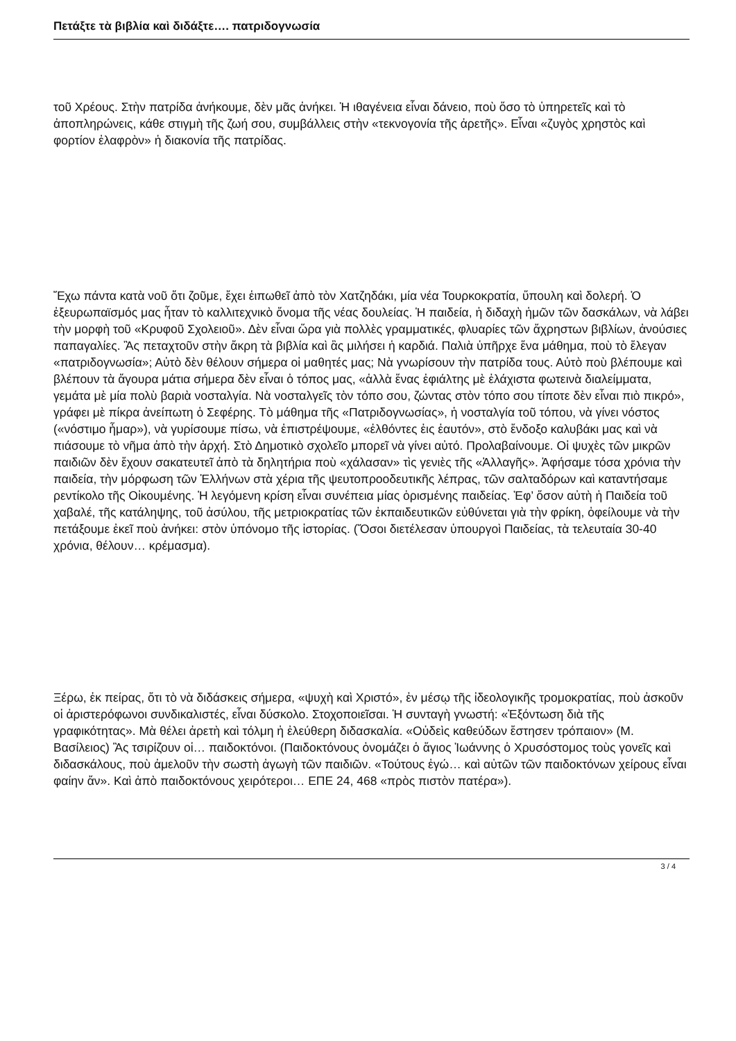Πετάξτε τὰ βιβλία καὶ διδάξτε…. πατριδογνωσία
τοῦ Χρέους. Στὴν πατρίδα ἀνήκουμε, δὲν μᾶς ἀνήκει. Ἡ ιθαγένεια εἶναι δάνειο, ποὺ ὅσο τὸ ὑπηρετεῖς καὶ τὸ ἀποπληρώνεις, κάθε στιγμὴ τῆς ζωή σου, συμβάλλεις στὴν «τεκνογονία τῆς ἀρετῆς». Εἶναι «ζυγὸς χρηστὸς καὶ φορτίον ἐλαφρὸν» ἡ διακονία τῆς πατρίδας.
Ἔχω πάντα κατὰ νοῦ ὅτι ζοῦμε, ἔχει ἑιπωθεῖ ἀπὸ τὸν Χατζηδάκι, μία νέα Τουρκοκρατία, ὕπουλη καὶ δολερή. Ὁ ἐξευρωπαϊσμός μας ἦταν τὸ καλλιτεχνικὸ ὄνομα τῆς νέας δουλείας. Ἡ παιδεία, ἡ διδαχὴ ἡμῶν τῶν δασκάλων, νὰ λάβει τὴν μορφὴ τοῦ «Κρυφοῦ Σχολειοῦ». Δὲν εἶναι ὥρα γιὰ πολλὲς γραμματικές, φλυαρίες τῶν ἄχρηστων βιβλίων, ἀνούσιες παπαγαλίες. Ἂς πεταχτοῦν στὴν ἄκρη τὰ βιβλία καὶ ἂς μιλήσει ἡ καρδιά. Παλιὰ ὑπῆρχε ἕνα μάθημα, ποὺ τὸ ἔλεγαν «πατριδογνωσία»; Αὐτὸ δὲν θέλουν σήμερα οἱ μαθητές μας; Νὰ γνωρίσουν τὴν πατρίδα τους. Αὐτὸ ποὺ βλέπουμε καὶ βλέπουν τὰ ἄγουρα μάτια σήμερα δὲν εἶναι ὁ τόπος μας, «ἀλλὰ ἕνας ἐφιάλτης μὲ ἐλάχιστα φωτεινὰ διαλείμματα, γεμάτα μὲ μία πολὺ βαριὰ νοσταλγία. Νὰ νοσταλγεῖς τὸν τόπο σου, ζώντας στὸν τόπο σου τίποτε δὲν εἶναι πιὸ πικρό», γράφει μὲ πίκρα ἀνείπωτη ὁ Σεφέρης. Τὸ μάθημα τῆς «Πατριδογνωσίας», ἡ νοσταλγία τοῦ τόπου, νὰ γίνει νόστος («νόστιμο ἦμαρ»), νὰ γυρίσουμε πίσω, νὰ ἐπιστρέψουμε, «ἐλθόντες ἑις ἑαυτόν», στὸ ἔνδοξο καλυβάκι μας καὶ νὰ πιάσουμε τὸ νῆμα ἀπὸ τὴν ἀρχή. Στὸ Δημοτικὸ σχολεῖο μπορεῖ νὰ γίνει αὐτό. Προλαβαίνουμε. Οἱ ψυχὲς τῶν μικρῶν παιδιῶν δὲν ἔχουν σακατευτεῖ ἀπὸ τὰ δηλητήρια ποὺ «χάλασαν» τὶς γενιὲς τῆς «Ἀλλαγῆς». Ἀφήσαμε τόσα χρόνια τὴν παιδεία, τὴν μόρφωση τῶν Ἑλλήνων στὰ χέρια τῆς ψευτοπροοδευτικῆς λέπρας, τῶν σαλταδόρων καὶ καταντήσαμε ρεντίκολο τῆς Οἰκουμένης. Ἡ λεγόμενη κρίση εἶναι συνέπεια μίας ὁρισμένης παιδείας. Ἐφ’ ὅσον αὐτὴ ἡ Παιδεία τοῦ χαβαλέ, τῆς κατάληψης, τοῦ ἀσύλου, τῆς μετριοκρατίας τῶν ἐκπαιδευτικῶν εὐθύνεται γιὰ τὴν φρίκη, ὀφείλουμε νὰ τὴν πετάξουμε ἐκεῖ ποὺ ἀνήκει: στὸν ὑπόνομο τῆς ἱστορίας. (Ὅσοι διετέλεσαν ὑπουργοὶ Παιδείας, τὰ τελευταία 30-40 χρόνια, θέλουν… κρέμασμα).
Ξέρω, ἐκ πείρας, ὅτι τὸ νὰ διδάσκεις σήμερα, «ψυχὴ καὶ Χριστό», ἐν μέσῳ τῆς ἰδεολογικῆς τρομοκρατίας, ποὺ ἀσκοῦν οἱ ἀριστερόφωνοι συνδικαλιστές, εἶναι δύσκολο. Στοχοποιεῖσαι. Ἡ συνταγὴ γνωστή: «Ἐξόντωση διὰ τῆς γραφικότητας». Μὰ θέλει ἀρετὴ καὶ τόλμη ἡ ἐλεύθερη διδασκαλία. «Οὐδεὶς καθεύδων ἔστησεν τρόπαιον» (Μ. Βασίλειος) Ἂς τσιρίζουν οἱ… παιδοκτόνοι. (Παιδοκτόνους ὀνομάζει ὁ ἅγιος Ἰωάννης ὁ Χρυσόστομος τοὺς γονεῖς καὶ διδασκάλους, ποὺ ἀμελοῦν τὴν σωστὴ ἀγωγὴ τῶν παιδιῶν. «Τούτους ἐγώ… καὶ αὐτῶν τῶν παιδοκτόνων χείρους εἶναι φαίην ἄν». Καὶ ἀπὸ παιδοκτόνους χειρότεροι… ΕΠΕ 24, 468 «πρὸς πιστὸν πατέρα»).
3 / 4